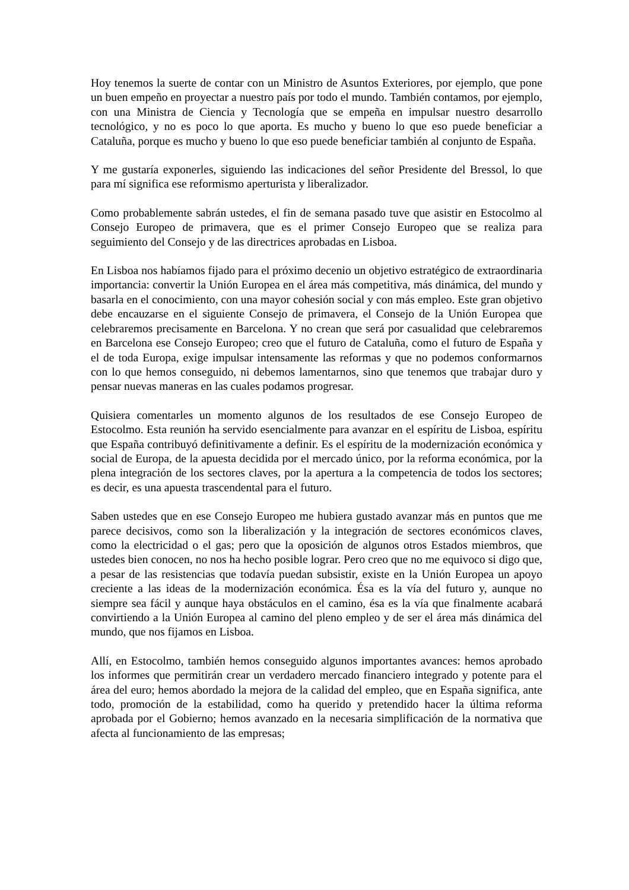Hoy tenemos la suerte de contar con un Ministro de Asuntos Exteriores, por ejemplo, que pone un buen empeño en proyectar a nuestro país por todo el mundo. También contamos, por ejemplo, con una Ministra de Ciencia y Tecnología que se empeña en impulsar nuestro desarrollo tecnológico, y no es poco lo que aporta. Es mucho y bueno lo que eso puede beneficiar a Cataluña, porque es mucho y bueno lo que eso puede beneficiar también al conjunto de España.
Y me gustaría exponerles, siguiendo las indicaciones del señor Presidente del Bressol, lo que para mí significa ese reformismo aperturista y liberalizador.
Como probablemente sabrán ustedes, el fin de semana pasado tuve que asistir en Estocolmo al Consejo Europeo de primavera, que es el primer Consejo Europeo que se realiza para seguimiento del Consejo y de las directrices aprobadas en Lisboa.
En Lisboa nos habíamos fijado para el próximo decenio un objetivo estratégico de extraordinaria importancia: convertir la Unión Europea en el área más competitiva, más dinámica, del mundo y basarla en el conocimiento, con una mayor cohesión social y con más empleo. Este gran objetivo debe encauzarse en el siguiente Consejo de primavera, el Consejo de la Unión Europea que celebraremos precisamente en Barcelona. Y no crean que será por casualidad que celebraremos en Barcelona ese Consejo Europeo; creo que el futuro de Cataluña, como el futuro de España y el de toda Europa, exige impulsar intensamente las reformas y que no podemos conformarnos con lo que hemos conseguido, ni debemos lamentarnos, sino que tenemos que trabajar duro y pensar nuevas maneras en las cuales podamos progresar.
Quisiera comentarles un momento algunos de los resultados de ese Consejo Europeo de Estocolmo. Esta reunión ha servido esencialmente para avanzar en el espíritu de Lisboa, espíritu que España contribuyó definitivamente a definir. Es el espíritu de la modernización económica y social de Europa, de la apuesta decidida por el mercado único, por la reforma económica, por la plena integración de los sectores claves, por la apertura a la competencia de todos los sectores; es decir, es una apuesta trascendental para el futuro.
Saben ustedes que en ese Consejo Europeo me hubiera gustado avanzar más en puntos que me parece decisivos, como son la liberalización y la integración de sectores económicos claves, como la electricidad o el gas; pero que la oposición de algunos otros Estados miembros, que ustedes bien conocen, no nos ha hecho posible lograr. Pero creo que no me equivoco si digo que, a pesar de las resistencias que todavía puedan subsistir, existe en la Unión Europea un apoyo creciente a las ideas de la modernización económica. Ésa es la vía del futuro y, aunque no siempre sea fácil y aunque haya obstáculos en el camino, ésa es la vía que finalmente acabará convirtiendo a la Unión Europea al camino del pleno empleo y de ser el área más dinámica del mundo, que nos fijamos en Lisboa.
Allí, en Estocolmo, también hemos conseguido algunos importantes avances: hemos aprobado los informes que permitirán crear un verdadero mercado financiero integrado y potente para el área del euro; hemos abordado la mejora de la calidad del empleo, que en España significa, ante todo, promoción de la estabilidad, como ha querido y pretendido hacer la última reforma aprobada por el Gobierno; hemos avanzado en la necesaria simplificación de la normativa que afecta al funcionamiento de las empresas;